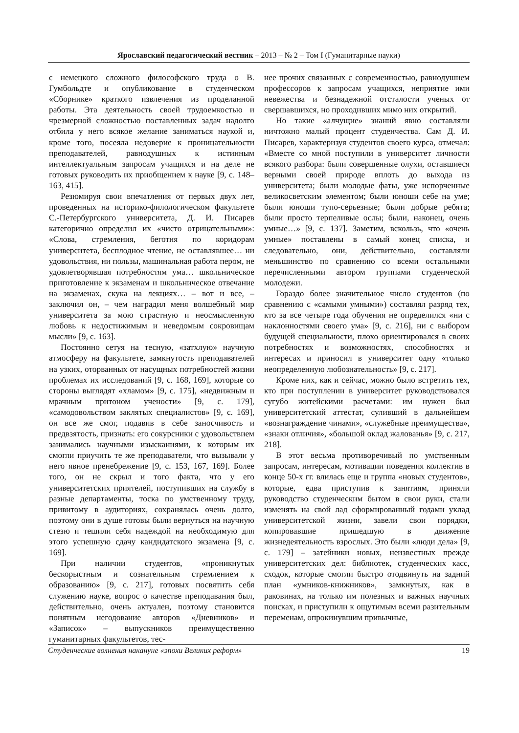Ярославский педагогический вестник – 2013 – № 2 – Том I (Гуманитарные науки)
с немецкого сложного философского труда о В. Гумбольдте и опубликование в студенческом «Сборнике» краткого извлечения из проделанной работы. Эта деятельность своей трудоемкостью и чрезмерной сложностью поставленных задач надолго отбила у него всякое желание заниматься наукой и, кроме того, посеяла недоверие к проницательности преподавателей, равнодушных к истинным интеллектуальным запросам учащихся и на деле не готовых руководить их приобщением к науке [9, с. 148–163, 415].
Резюмируя свои впечатления от первых двух лет, проведенных на историко-филологическом факультете С.-Петербургского университета, Д. И. Писарев категорично определил их «чисто отрицательными»: «Слова, стремления, беготня по коридорам университета, бесплодное чтение, не оставлявшее… ни удовольствия, ни пользы, машинальная работа пером, не удовлетворявшая потребностям ума… школьническое приготовление к экзаменам и школьническое отвечание на экзаменах, скука на лекциях… – вот и все, – заключил он, – чем наградил меня волшебный мир университета за мою страстную и неосмысленную любовь к недостижимым и неведомым сокровищам мысли» [9, с. 163].
Постоянно сетуя на тесную, «затхлую» научную атмосферу на факультете, замкнутость преподавателей на узких, оторванных от насущных потребностей жизни проблемах их исследований [9, с. 168, 169], которые со стороны выглядят «хламом» [9, с. 175], «недвижным и мрачным притоном учености» [9, с. 179], «самодовольством заклятых специалистов» [9, с. 169], он все же смог, подавив в себе заносчивость и предвзятость, признать: его сокурсники с удовольствием занимались научными изысканиями, к которым их смогли приучить те же преподаватели, что вызывали у него явное пренебрежение [9, с. 153, 167, 169]. Более того, он не скрыл и того факта, что у его университетских приятелей, поступивших на службу в разные департаменты, тоска по умственному труду, привитому в аудиториях, сохранялась очень долго, поэтому они в душе готовы были вернуться на научную стезю и тешили себя надеждой на необходимую для этого успешную сдачу кандидатского экзамена [9, с. 169].
При наличии студентов, «проникнутых бескорыстным и сознательным стремлением к образованию» [9, с. 217], готовых посвятить себя служению науке, вопрос о качестве преподавания был, действительно, очень актуален, поэтому становится понятным негодование авторов «Дневников» и «Записок» – выпускников преимущественно гуманитарных факультетов, тес-
нее прочих связанных с современностью, равнодушием профессоров к запросам учащихся, неприятие ими невежества и безнадежной отсталости ученых от свершавшихся, но проходивших мимо них открытий.
Но такие «алчущие» знаний явно составляли ничтожно малый процент студенчества. Сам Д. И. Писарев, характеризуя студентов своего курса, отмечал: «Вместе со мной поступили в университет личности всякого разбора: были совершенные олухи, оставшиеся верными своей природе вплоть до выхода из университета; были молодые фаты, уже испорченные великосветским элементом; были юноши себе на уме; были юноши тупо-серьезные; были добрые ребята; были просто терпеливые ослы; были, наконец, очень умные…» [9, с. 137]. Заметим, вскользь, что «очень умные» поставлены в самый конец списка, и следовательно, они, действительно, составляли меньшинство по сравнению со всеми остальными перечисленными автором группами студенческой молодежи.
Гораздо более значительное число студентов (по сравнению с «самыми умными») составлял разряд тех, кто за все четыре года обучения не определился «ни с наклонностями своего ума» [9, с. 216], ни с выбором будущей специальности, плохо ориентировался в своих потребностях и возможностях, способностях и интересах и приносил в университет одну «только неопределенную любознательность» [9, с. 217].
Кроме них, как и сейчас, можно было встретить тех, кто при поступлении в университет руководствовался сугубо житейскими расчетами: им нужен был университетский аттестат, суливший в дальнейшем «вознаграждение чинами», «служебные преимущества», «знаки отличия», «большой оклад жалованья» [9, с. 217, 218].
В этот весьма противоречивый по умственным запросам, интересам, мотивации поведения коллектив в конце 50-х гг. влилась еще и группа «новых студентов», которые, едва приступив к занятиям, приняли руководство студенческим бытом в свои руки, стали изменять на свой лад сформированный годами уклад университетской жизни, завели свои порядки, копировавшие пришедшую в движение жизнедеятельность взрослых. Это были «люди дела» [9, с. 179] – затейники новых, неизвестных прежде университетских дел: библиотек, студенческих касс, сходок, которые смогли быстро отодвинуть на задний план «умников-книжников», замкнутых, как в раковинах, на только им полезных и важных научных поисках, и приступили к ощутимым всеми разительным переменам, опрокинувшим привычные,
Студенческие волнения накануне «эпохи Великих реформ» 19